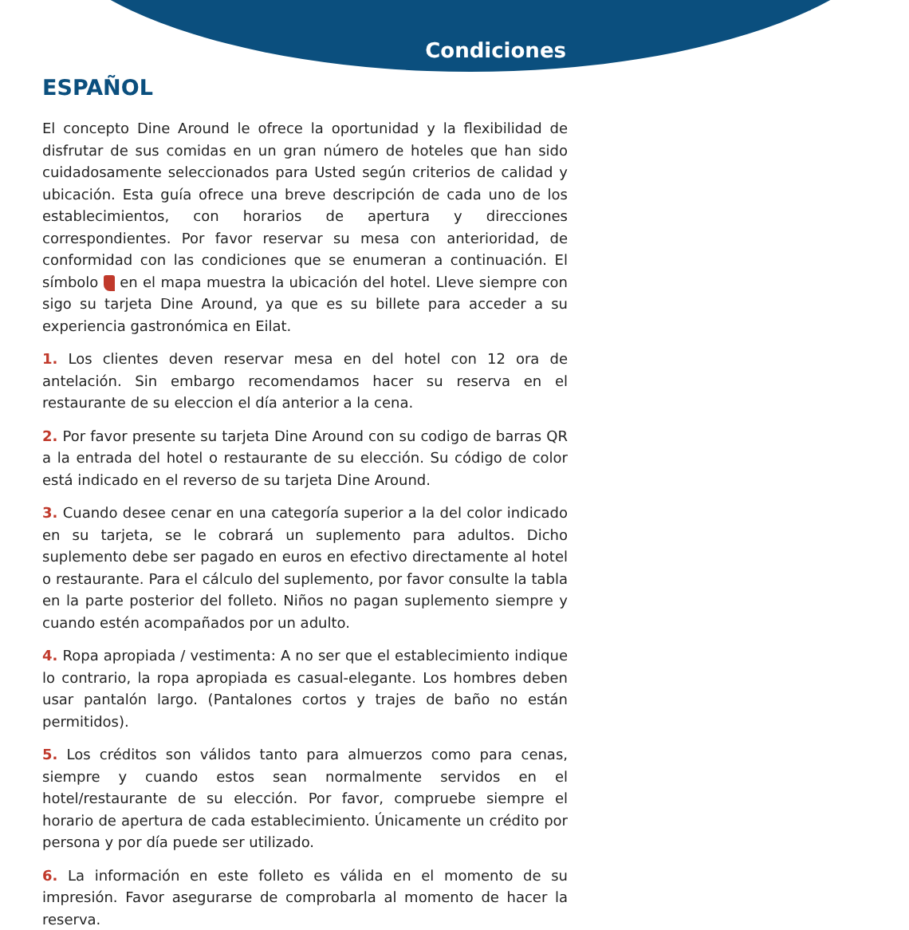Condiciones
ESPAÑOL
El concepto Dine Around le ofrece la oportunidad y la flexibilidad de disfrutar de sus comidas en un gran número de hoteles que han sido cuidadosamente seleccionados para Usted según criterios de calidad y ubicación. Esta guía ofrece una breve descripción de cada uno de los establecimientos, con horarios de apertura y direcciones correspondientes. Por favor reservar su mesa con anterioridad, de conformidad con las condiciones que se enumeran a continuación. El símbolo en el mapa muestra la ubicación del hotel. Lleve siempre con sigo su tarjeta Dine Around, ya que es su billete para acceder a su experiencia gastronómica en Eilat.
1. Los clientes deven reservar mesa en del hotel con 12 ora de antelación. Sin embargo recomendamos hacer su reserva en el restaurante de su eleccion el día anterior a la cena.
2. Por favor presente su tarjeta Dine Around con su codigo de barras QR a la entrada del hotel o restaurante de su elección. Su código de color está indicado en el reverso de su tarjeta Dine Around.
3. Cuando desee cenar en una categoría superior a la del color indicado en su tarjeta, se le cobrará un suplemento para adultos. Dicho suplemento debe ser pagado en euros en efectivo directamente al hotel o restaurante. Para el cálculo del suplemento, por favor consulte la tabla en la parte posterior del folleto. Niños no pagan suplemento siempre y cuando estén acompañados por un adulto.
4. Ropa apropiada / vestimenta: A no ser que el establecimiento indique lo contrario, la ropa apropiada es casual-elegante. Los hombres deben usar pantalón largo. (Pantalones cortos y trajes de baño no están permitidos).
5. Los créditos son válidos tanto para almuerzos como para cenas, siempre y cuando estos sean normalmente servidos en el hotel/restaurante de su elección. Por favor, compruebe siempre el horario de apertura de cada establecimiento. Únicamente un crédito por persona y por día puede ser utilizado.
6. La información en este folleto es válida en el momento de su impresión. Favor asegurarse de comprobarla al momento de hacer la reserva.